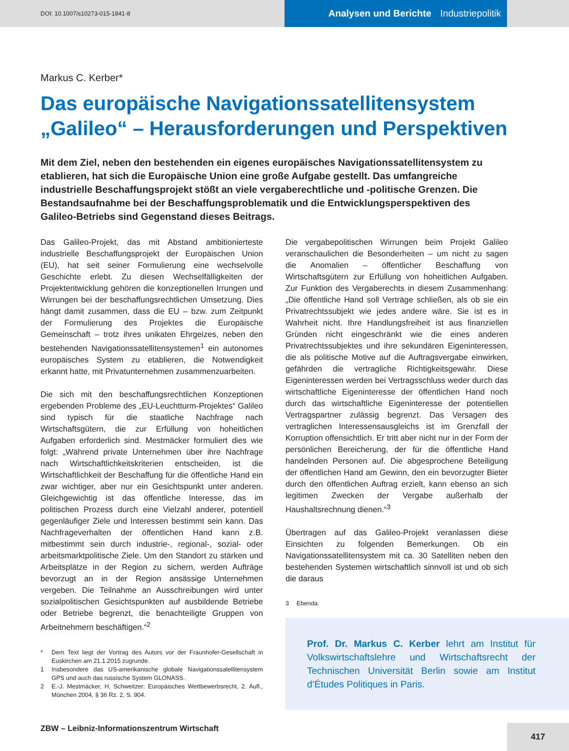DOI: 10.1007/s10273-015-1841-8
Analysen und Berichte Industriepolitik
Markus C. Kerber*
Das europäische Navigationssatellitensystem „Galileo“ – Herausforderungen und Perspektiven
Mit dem Ziel, neben den bestehenden ein eigenes europäisches Navigationssatellitensystem zu etablieren, hat sich die Europäische Union eine große Aufgabe gestellt. Das umfangreiche industrielle Beschaffungsprojekt stößt an viele vergaberechtliche und -politische Grenzen. Die Bestandsaufnahme bei der Beschaffungsproblematik und die Entwicklungsperspektiven des Galileo-Betriebs sind Gegenstand dieses Beitrags.
Das Galileo-Projekt, das mit Abstand ambitionierteste industrielle Beschaffungsprojekt der Europäischen Union (EU), hat seit seiner Formulierung eine wechselvolle Geschichte erlebt. Zu diesen Wechselfälligkeiten der Projektentwicklung gehören die konzeptionellen Irrungen und Wirrungen bei der beschaffungsrechtlichen Umsetzung. Dies hängt damit zusammen, dass die EU – bzw. zum Zeitpunkt der Formulierung des Projektes die Europäische Gemeinschaft – trotz ihres unikaten Ehrgeizes, neben den bestehenden Navigationssatellitensystemen<sup>1</sup> ein autonomes europäisches System zu etablieren, die Notwendigkeit erkannt hatte, mit Privatunternehmen zusammenzuarbeiten.
Die sich mit den beschaffungsrechtlichen Konzeptionen ergebenden Probleme des „EU-Leuchtturm-Projektes“ Galileo sind typisch für die staatliche Nachfrage nach Wirtschaftsgütern, die zur Erfüllung von hoheitlichen Aufgaben erforderlich sind. Mestmäcker formuliert dies wie folgt: „Während private Unternehmen über ihre Nachfrage nach Wirtschaftlichkeitskriterien entscheiden, ist die Wirtschaftlichkeit der Beschaffung für die öffentliche Hand ein zwar wichtiger, aber nur ein Gesichtspunkt unter anderen. Gleichgewichtig ist das öffentliche Interesse, das im politischen Prozess durch eine Vielzahl anderer, potentiell gegenläufiger Ziele und Interessen bestimmt sein kann. Das Nachfrageverhalten der öffentlichen Hand kann z.B. mitbestimmt sein durch industrie-, regional-, sozial- oder arbeitsmarktpolitische Ziele. Um den Standort zu stärken und Arbeitsplätze in der Region zu sichern, werden Aufträge bevorzugt an in der Region ansässige Unternehmen vergeben. Die Teilnahme an Ausschreibungen wird unter sozialpolitischen Gesichtspunkten auf ausbildende Betriebe oder Betriebe begrenzt, die benachteiligte Gruppen von Arbeitnehmern beschäftigen.“<sup>2</sup>
* Dem Text liegt der Vortrag des Autors vor der Fraunhofer-Gesellschaft in Euskirchen am 21.1.2015 zugrunde.
1 Insbesondere das US-amerikanische globale Navigationssatellitensystem GPS und auch das russische System GLONASS.
2 E.-J. Mestmäcker, H. Schweitzer: Europäisches Wettbewerbsrecht, 2. Aufl., München 2004, § 36 Rz. 2, S. 904.
Die vergabepolitischen Wirrungen beim Projekt Galileo veranschaulichen die Besonderheiten – um nicht zu sagen die Anomalien – öffentlicher Beschaffung von Wirtschaftsgütern zur Erfüllung von hoheitlichen Aufgaben. Zur Funktion des Vergaberechts in diesem Zusammenhang: „Die öffentliche Hand soll Verträge schließen, als ob sie ein Privatrechtssubjekt wie jedes andere wäre. Sie ist es in Wahrheit nicht. Ihre Handlungsfreiheit ist aus finanziellen Gründen nicht eingeschränkt wie die eines anderen Privatrechtssubjektes und ihre sekundären Eigeninteressen, die als politische Motive auf die Auftragsvergabe einwirken, gefährden die vertragliche Richtigkeitsgewähr. Diese Eigeninteressen werden bei Vertragsschluss weder durch das wirtschaftliche Eigeninteresse der öffentlichen Hand noch durch das wirtschaftliche Eigeninteresse der potentiellen Vertragspartner zulässig begrenzt. Das Versagen des vertraglichen Interessensausgleichs ist im Grenzfall der Korruption offensichtlich. Er tritt aber nicht nur in der Form der persönlichen Bereicherung, der für die öffentliche Hand handelnden Personen auf. Die abgesprochene Beteiligung der öffentlichen Hand am Gewinn, den ein bevorzugter Bieter durch den öffentlichen Auftrag erzielt, kann ebenso an sich legitimen Zwecken der Vergabe außerhalb der Haushaltsrechnung dienen.“<sup>3</sup>
Übertragen auf das Galileo-Projekt veranlassen diese Einsichten zu folgenden Bemerkungen. Ob ein Navigationssatellitensystem mit ca. 30 Satelliten neben den bestehenden Systemen wirtschaftlich sinnvoll ist und ob sich die daraus
3 Ebenda.
Prof. Dr. Markus C. Kerber lehrt am Institut für Volkswirtschaftslehre und Wirtschaftsrecht der Technischen Universität Berlin sowie am Institut d’Études Politiques in Paris.
ZBW – Leibniz-Informationszentrum Wirtschaft
417